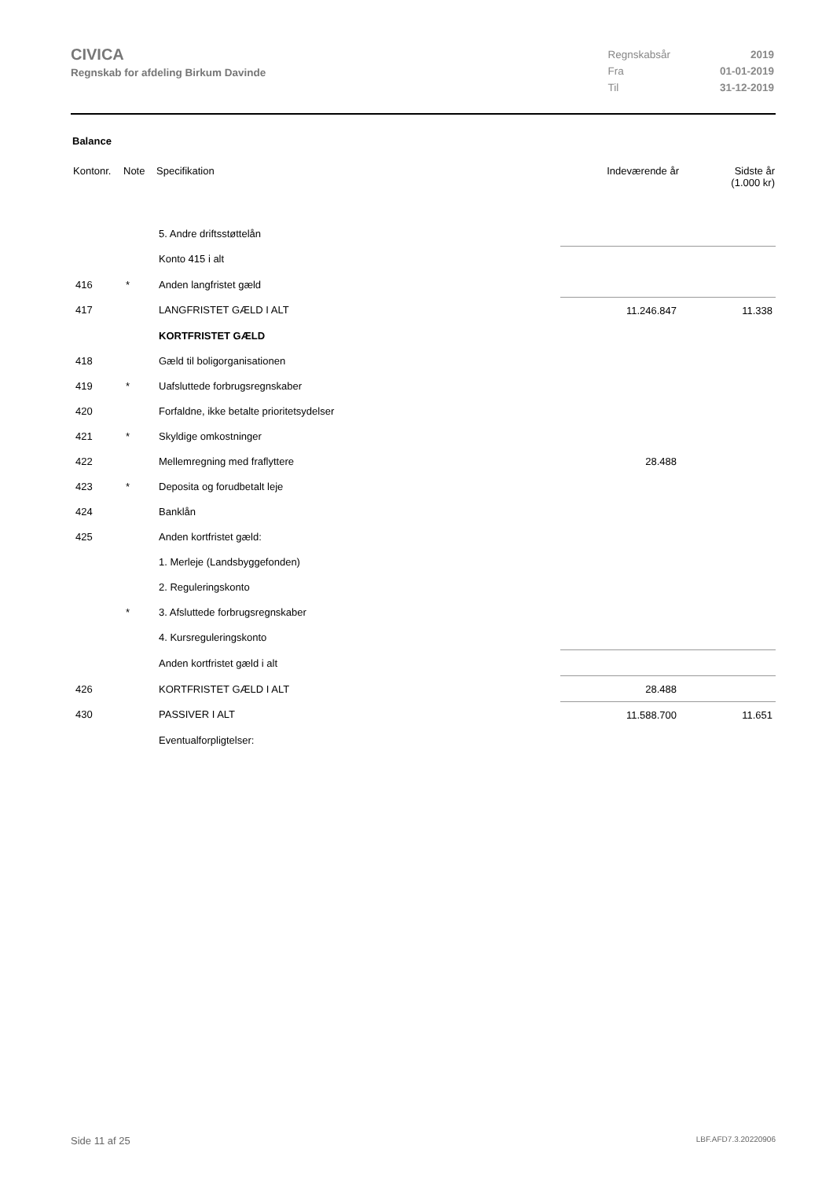CIVICA
Regnskab for afdeling Birkum Davinde
| Regnskabsår | 2019 |
| Fra | 01-01-2019 |
| Til | 31-12-2019 |
Balance
| Kontonr. | Note | Specifikation | Indeværende år | Sidste år (1.000 kr) |
| --- | --- | --- | --- | --- |
| | | 5. Andre driftsstøttelån | | |
| | | Konto 415 i alt | | |
| 416 | * | Anden langfristet gæld | | |
| 417 | | LANGFRISTET GÆLD I ALT | 11.246.847 | 11.338 |
| | | KORTFRISTET GÆLD | | |
| 418 | | Gæld til boligorganisationen | | |
| 419 | * | Uafsluttede forbrugsregnskaber | | |
| 420 | | Forfaldne, ikke betalte prioritetsydelser | | |
| 421 | * | Skyldige omkostninger | | |
| 422 | | Mellemregning med fraflyttere | 28.488 | |
| 423 | * | Deposita og forudbetalt leje | | |
| 424 | | Banklån | | |
| 425 | | Anden kortfristet gæld: | | |
| | | 1. Merleje (Landsbyggefonden) | | |
| | | 2. Reguleringskonto | | |
| | * | 3. Afsluttede forbrugsregnskaber | | |
| | | 4. Kursreguleringskonto | | |
| | | Anden kortfristet gæld i alt | | |
| 426 | | KORTFRISTET GÆLD I ALT | 28.488 | |
| 430 | | PASSIVER I ALT | 11.588.700 | 11.651 |
| | | Eventualforpligtelser: | | |
Side 11 af 25 LBF.AFD7.3.20220906